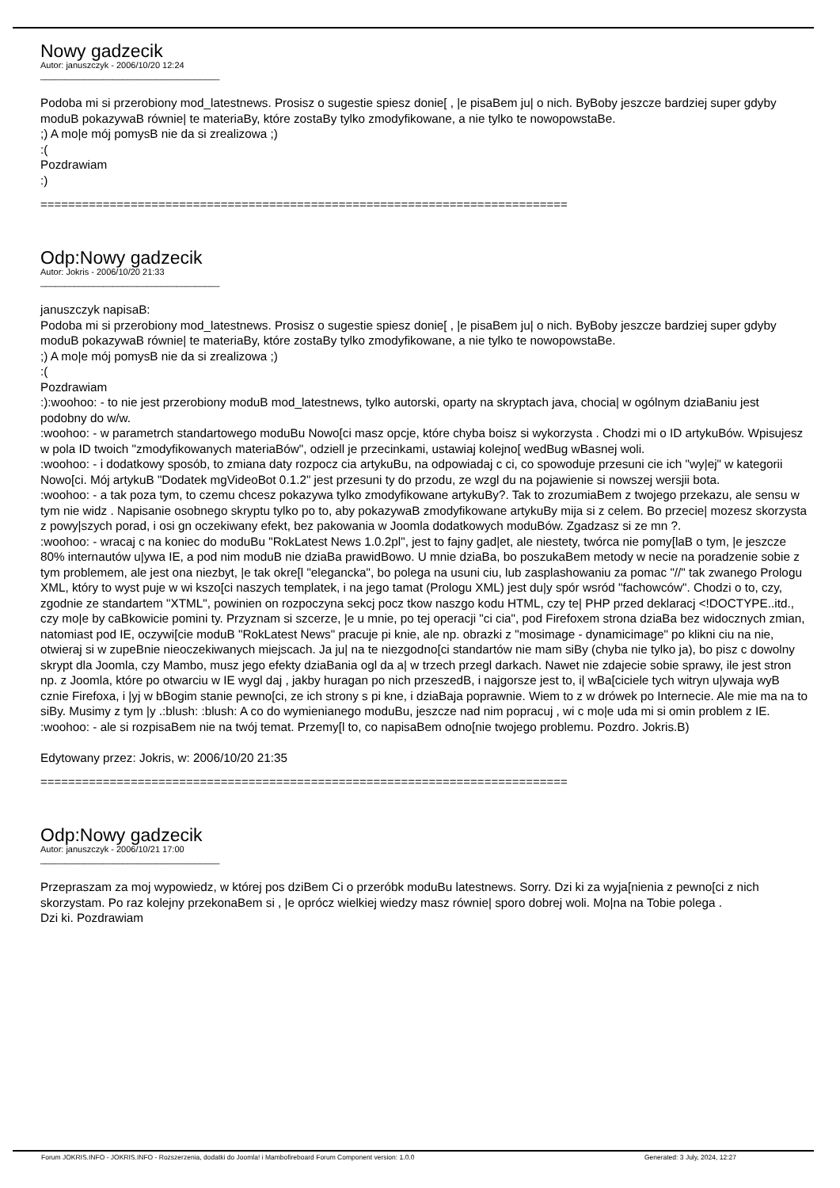Nowy gadzecik
Autor: januszczyk - 2006/10/20 12:24
_____________________________________
Podoba mi si przerobiony mod_latestnews. Prosisz o sugestie spiesz donie[ , |e pisaBem ju| o nich. ByBoby jeszcze bardziej super gdyby moduB pokazywaB równie| te materiaBy, które zostaBy tylko zmodyfikowane, a nie tylko te nowopowstaBe.
;) A mo|e mój pomysB nie da si zrealizowa ;)
:(
Pozdrawiam
:)
============================================================================
Odp:Nowy gadzecik
Autor: Jokris - 2006/10/20 21:33
_____________________________________
januszczyk napisaB:
Podoba mi si przerobiony mod_latestnews. Prosisz o sugestie spiesz donie[ , |e pisaBem ju| o nich. ByBoby jeszcze bardziej super gdyby moduB pokazywaB równie| te materiaBy, które zostaBy tylko zmodyfikowane, a nie tylko te nowopowstaBe.
;) A mo|e mój pomysB nie da si zrealizowa ;)
:(
Pozdrawiam
:):woohoo: - to nie jest przerobiony moduB mod_latestnews, tylko autorski, oparty na skryptach java, chocia| w ogólnym dziaBaniu jest podobny do w/w.
:woohoo: - w parametrch standartowego moduBu Nowo[ci masz opcje, które chyba boisz si wykorzysta . Chodzi mi o ID artykuBów. Wpisujesz w pola ID twoich "zmodyfikowanych materiaBów", odziell je przecinkami, ustawiaj kolejno[ wedBug wBasnej woli.
:woohoo: - i dodatkowy sposób, to zmiana daty rozpocz cia artykuBu, na odpowiadaj c ci, co spowoduje przesuni cie ich "wy|ej" w kategorii Nowo[ci. Mój artykuB "Dodatek mgVideoBot 0.1.2" jest przesuni ty do przodu, ze wzgl du na pojawienie si nowszej wersjii bota.
:woohoo: - a tak poza tym, to czemu chcesz pokazywa tylko zmodyfikowane artykuBy?. Tak to zrozumiaBem z twojego przekazu, ale sensu w tym nie widz . Napisanie osobnego skryptu tylko po to, aby pokazywaB zmodyfikowane artykuBy mija si z celem. Bo przecie| mozesz skorzysta z powy|szych porad, i osi gn oczekiwany efekt, bez pakowania w Joomla dodatkowych moduBów. Zgadzasz si ze mn ?.
:woohoo: - wracaj c na koniec do moduBu "RokLatest News 1.0.2pl", jest to fajny gad|et, ale niestety, twórca nie pomy[laB o tym, |e jeszcze 80% internautów u|ywa IE, a pod nim moduB nie dziaBa prawidBowo. U mnie dziaBa, bo poszukaBem metody w necie na poradzenie sobie z tym problemem, ale jest ona niezbyt, |e tak okre[l "elegancka", bo polega na usuni ciu, lub zasplashowaniu za pomac "//" tak zwanego Prologu XML, który to wyst puje w wi kszo[ci naszych templatek, i na jego tamat (Prologu XML) jest du|y spór wsród "fachowców". Chodzi o to, czy, zgodnie ze standartem "XTML", powinien on rozpoczyna sekcj pocz tkow naszgo kodu HTML, czy te| PHP przed deklaracj <!DOCTYPE..itd., czy mo|e by caBkowicie pomini ty. Przyznam si szcerze, |e u mnie, po tej operacji "ci cia", pod Firefoxem strona dziaBa bez widocznych zmian, natomiast pod IE, oczywi[cie moduB "RokLatest News" pracuje pi knie, ale np. obrazki z "mosimage - dynamicimage" po klikni ciu na nie, otwieraj si w zupeBnie nieoczekiwanych miejscach. Ja ju| na te niezgodno[ci standartów nie mam siBy (chyba nie tylko ja), bo pisz c dowolny skrypt dla Joomla, czy Mambo, musz jego efekty dziaBania ogl da a| w trzech przegl darkach. Nawet nie zdajecie sobie sprawy, ile jest stron np. z Joomla, które po otwarciu w IE wygl daj , jakby huragan po nich przeszedB, i najgorsze jest to, i| wBa[ciciele tych witryn u|ywaja wyB cznie Firefoxa, i |yj w bBogim stanie pewno[ci, ze ich strony s pi kne, i dziaBaja poprawnie. Wiem to z w drówek po Internecie. Ale mie ma na to siBy. Musimy z tym |y .:blush: :blush: A co do wymienianego moduBu, jeszcze nad nim popracuj , wi c mo|e uda mi si omin problem z IE.
:woohoo: - ale si rozpisaBem nie na twój temat. Przemy[l to, co napisaBem odno[nie twojego problemu. Pozdro. Jokris.B)
Edytowany przez: Jokris, w: 2006/10/20 21:35
============================================================================
Odp:Nowy gadzecik
Autor: januszczyk - 2006/10/21 17:00
_____________________________________
Przepraszam za moj wypowiedz, w której pos dziBem Ci o przeróbk moduBu latestnews. Sorry. Dzi ki za wyja[nienia z pewno[ci z nich skorzystam. Po raz kolejny przekonaBem si , |e oprócz wielkiej wiedzy masz równie| sporo dobrej woli. Mo|na na Tobie polega .
Dzi ki. Pozdrawiam
Forum JOKRIS.INFO - JOKRIS.INFO - Rozszerzenia, dodatki do Joomla! i Mambofireboard Forum Component version: 1.0.0 Generated: 3 July, 2024, 12:27